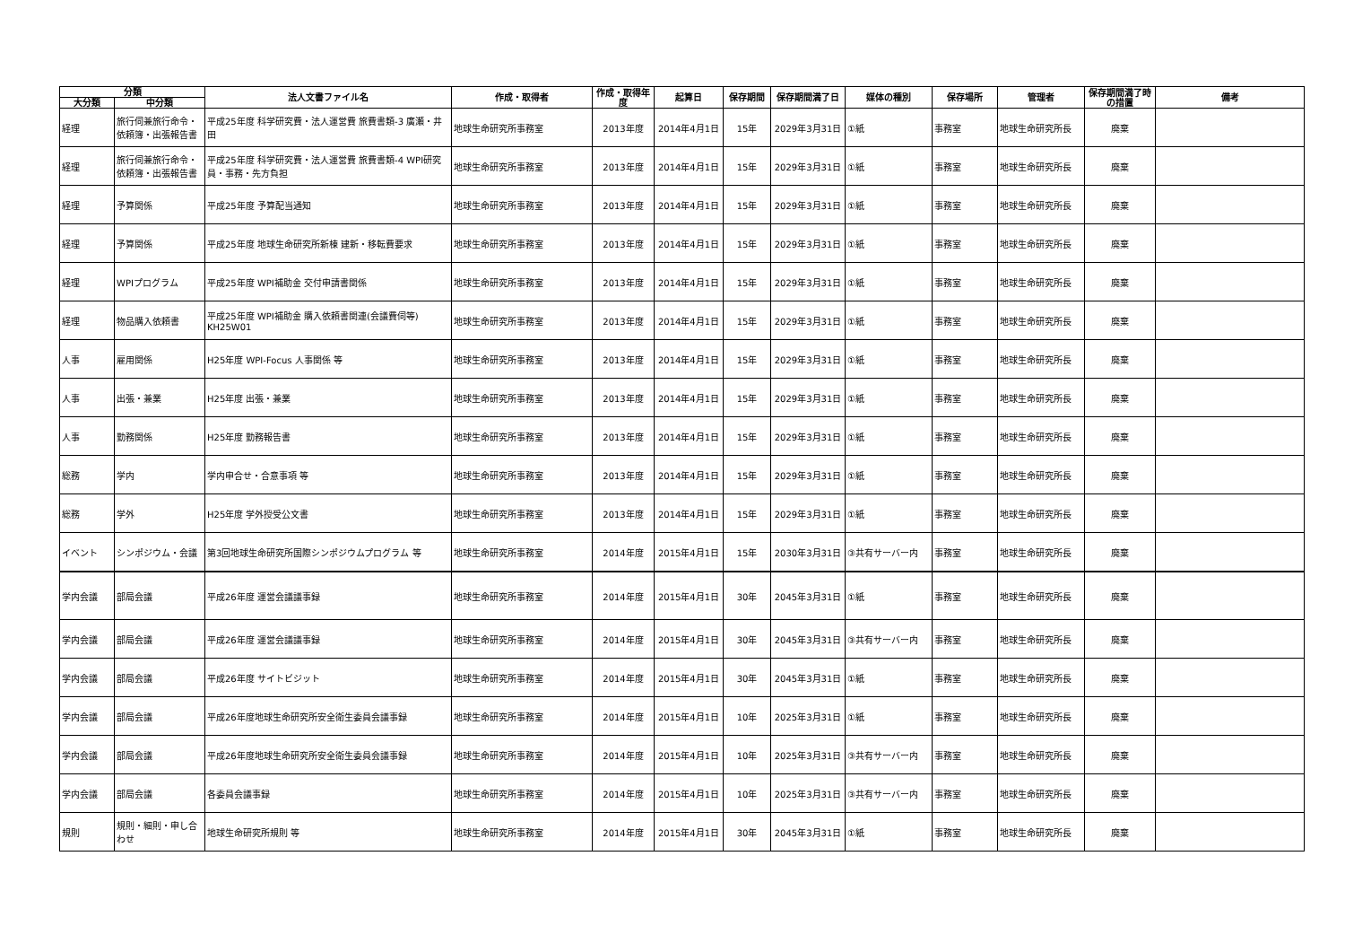| 分類 | | 法人文書ファイル名 | 作成・取得者 | 作成・取得年度 | 起算日 | 保存期間 | 保存期間満了日 | 媒体の種別 | 保存場所 | 管理者 | 保存期間満了時の措置 | 備考 |
| --- | --- | --- | --- | --- | --- | --- | --- | --- | --- | --- | --- | --- |
| 大分類 | 中分類 | | | | | | | | | | | |
| 経理 | 旅行伺兼旅行命令・依頼簿・出張報告書 | 平成25年度 科学研究費・法人運営費 旅費書類-3 廣瀬・井田 | 地球生命研究所事務室 | 2013年度 | 2014年4月1日 | 15年 | 2029年3月31日 | ①紙 | 事務室 | 地球生命研究所長 | 廃棄 | |
| 経理 | 旅行伺兼旅行命令・依頼簿・出張報告書 | 平成25年度 科学研究費・法人運営費 旅費書類-4 WPI研究員・事務・先方負担 | 地球生命研究所事務室 | 2013年度 | 2014年4月1日 | 15年 | 2029年3月31日 | ①紙 | 事務室 | 地球生命研究所長 | 廃棄 | |
| 経理 | 予算関係 | 平成25年度 予算配当通知 | 地球生命研究所事務室 | 2013年度 | 2014年4月1日 | 15年 | 2029年3月31日 | ①紙 | 事務室 | 地球生命研究所長 | 廃棄 | |
| 経理 | 予算関係 | 平成25年度 地球生命研究所新棟 建新・移転費要求 | 地球生命研究所事務室 | 2013年度 | 2014年4月1日 | 15年 | 2029年3月31日 | ①紙 | 事務室 | 地球生命研究所長 | 廃棄 | |
| 経理 | WPIプログラム | 平成25年度 WPI補助金 交付申請書関係 | 地球生命研究所事務室 | 2013年度 | 2014年4月1日 | 15年 | 2029年3月31日 | ①紙 | 事務室 | 地球生命研究所長 | 廃棄 | |
| 経理 | 物品購入依頼書 | 平成25年度 WPI補助金 購入依頼書関連(会議費伺等) KH25W01 | 地球生命研究所事務室 | 2013年度 | 2014年4月1日 | 15年 | 2029年3月31日 | ①紙 | 事務室 | 地球生命研究所長 | 廃棄 | |
| 人事 | 雇用関係 | H25年度 WPI-Focus 人事関係 等 | 地球生命研究所事務室 | 2013年度 | 2014年4月1日 | 15年 | 2029年3月31日 | ①紙 | 事務室 | 地球生命研究所長 | 廃棄 | |
| 人事 | 出張・兼業 | H25年度 出張・兼業 | 地球生命研究所事務室 | 2013年度 | 2014年4月1日 | 15年 | 2029年3月31日 | ①紙 | 事務室 | 地球生命研究所長 | 廃棄 | |
| 人事 | 勤務関係 | H25年度 勤務報告書 | 地球生命研究所事務室 | 2013年度 | 2014年4月1日 | 15年 | 2029年3月31日 | ①紙 | 事務室 | 地球生命研究所長 | 廃棄 | |
| 総務 | 学内 | 学内申合せ・合意事項 等 | 地球生命研究所事務室 | 2013年度 | 2014年4月1日 | 15年 | 2029年3月31日 | ①紙 | 事務室 | 地球生命研究所長 | 廃棄 | |
| 総務 | 学外 | H25年度 学外授受公文書 | 地球生命研究所事務室 | 2013年度 | 2014年4月1日 | 15年 | 2029年3月31日 | ①紙 | 事務室 | 地球生命研究所長 | 廃棄 | |
| イベント | シンポジウム・会議 | 第3回地球生命研究所国際シンポジウムプログラム 等 | 地球生命研究所事務室 | 2014年度 | 2015年4月1日 | 15年 | 2030年3月31日 | ③共有サーバー内 | 事務室 | 地球生命研究所長 | 廃棄 | |
| 学内会議 | 部局会議 | 平成26年度 運営会議議事録 | 地球生命研究所事務室 | 2014年度 | 2015年4月1日 | 30年 | 2045年3月31日 | ①紙 | 事務室 | 地球生命研究所長 | 廃棄 | |
| 学内会議 | 部局会議 | 平成26年度 運営会議議事録 | 地球生命研究所事務室 | 2014年度 | 2015年4月1日 | 30年 | 2045年3月31日 | ③共有サーバー内 | 事務室 | 地球生命研究所長 | 廃棄 | |
| 学内会議 | 部局会議 | 平成26年度 サイトビジット | 地球生命研究所事務室 | 2014年度 | 2015年4月1日 | 30年 | 2045年3月31日 | ①紙 | 事務室 | 地球生命研究所長 | 廃棄 | |
| 学内会議 | 部局会議 | 平成26年度地球生命研究所安全衛生委員会議事録 | 地球生命研究所事務室 | 2014年度 | 2015年4月1日 | 10年 | 2025年3月31日 | ①紙 | 事務室 | 地球生命研究所長 | 廃棄 | |
| 学内会議 | 部局会議 | 平成26年度地球生命研究所安全衛生委員会議事録 | 地球生命研究所事務室 | 2014年度 | 2015年4月1日 | 10年 | 2025年3月31日 | ③共有サーバー内 | 事務室 | 地球生命研究所長 | 廃棄 | |
| 学内会議 | 部局会議 | 各委員会議事録 | 地球生命研究所事務室 | 2014年度 | 2015年4月1日 | 10年 | 2025年3月31日 | ③共有サーバー内 | 事務室 | 地球生命研究所長 | 廃棄 | |
| 規則 | 規則・細則・申し合わせ | 地球生命研究所規則 等 | 地球生命研究所事務室 | 2014年度 | 2015年4月1日 | 30年 | 2045年3月31日 | ①紙 | 事務室 | 地球生命研究所長 | 廃棄 | |